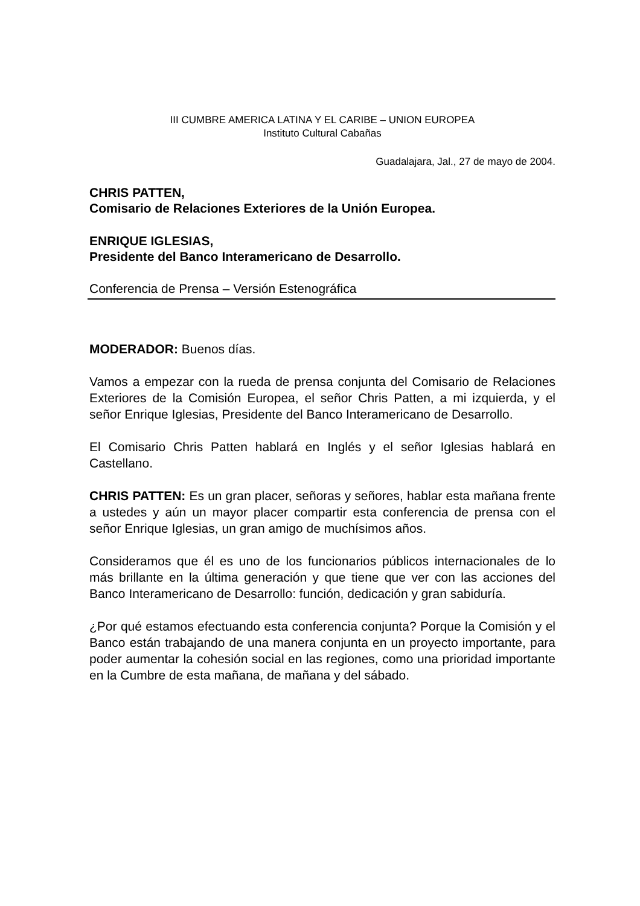III CUMBRE AMERICA LATINA Y EL CARIBE – UNION EUROPEA
Instituto Cultural Cabañas
Guadalajara, Jal., 27 de mayo de 2004.
CHRIS PATTEN,
Comisario de Relaciones Exteriores de la Unión Europea.
ENRIQUE IGLESIAS,
Presidente del Banco Interamericano de Desarrollo.
Conferencia de Prensa – Versión Estenográfica
MODERADOR: Buenos días.
Vamos a empezar con la rueda de prensa conjunta del Comisario de Relaciones Exteriores de la Comisión Europea, el señor Chris Patten, a mi izquierda, y el señor Enrique Iglesias, Presidente del Banco Interamericano de Desarrollo.
El Comisario Chris Patten hablará en Inglés y el señor Iglesias hablará en Castellano.
CHRIS PATTEN: Es un gran placer, señoras y señores, hablar esta mañana frente a ustedes y aún un mayor placer compartir esta conferencia de prensa con el señor Enrique Iglesias, un gran amigo de muchísimos años.
Consideramos que él es uno de los funcionarios públicos internacionales de lo más brillante en la última generación y que tiene que ver con las acciones del Banco Interamericano de Desarrollo: función, dedicación y gran sabiduría.
¿Por qué estamos efectuando esta conferencia conjunta? Porque la Comisión y el Banco están trabajando de una manera conjunta en un proyecto importante, para poder aumentar la cohesión social en las regiones, como una prioridad importante en la Cumbre de esta mañana, de mañana y del sábado.